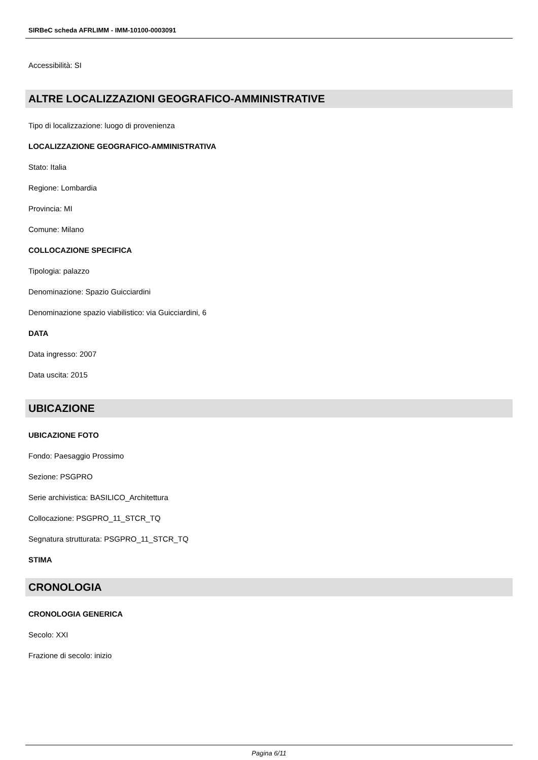SIRBeC scheda AFRLIMM - IMM-10100-0003091
Accessibilità: SI
ALTRE LOCALIZZAZIONI GEOGRAFICO-AMMINISTRATIVE
Tipo di localizzazione: luogo di provenienza
LOCALIZZAZIONE GEOGRAFICO-AMMINISTRATIVA
Stato: Italia
Regione: Lombardia
Provincia: MI
Comune: Milano
COLLOCAZIONE SPECIFICA
Tipologia: palazzo
Denominazione: Spazio Guicciardini
Denominazione spazio viabilistico: via Guicciardini, 6
DATA
Data ingresso: 2007
Data uscita: 2015
UBICAZIONE
UBICAZIONE FOTO
Fondo: Paesaggio Prossimo
Sezione: PSGPRO
Serie archivistica: BASILICO_Architettura
Collocazione: PSGPRO_11_STCR_TQ
Segnatura strutturata: PSGPRO_11_STCR_TQ
STIMA
CRONOLOGIA
CRONOLOGIA GENERICA
Secolo: XXI
Frazione di secolo: inizio
Pagina 6/11